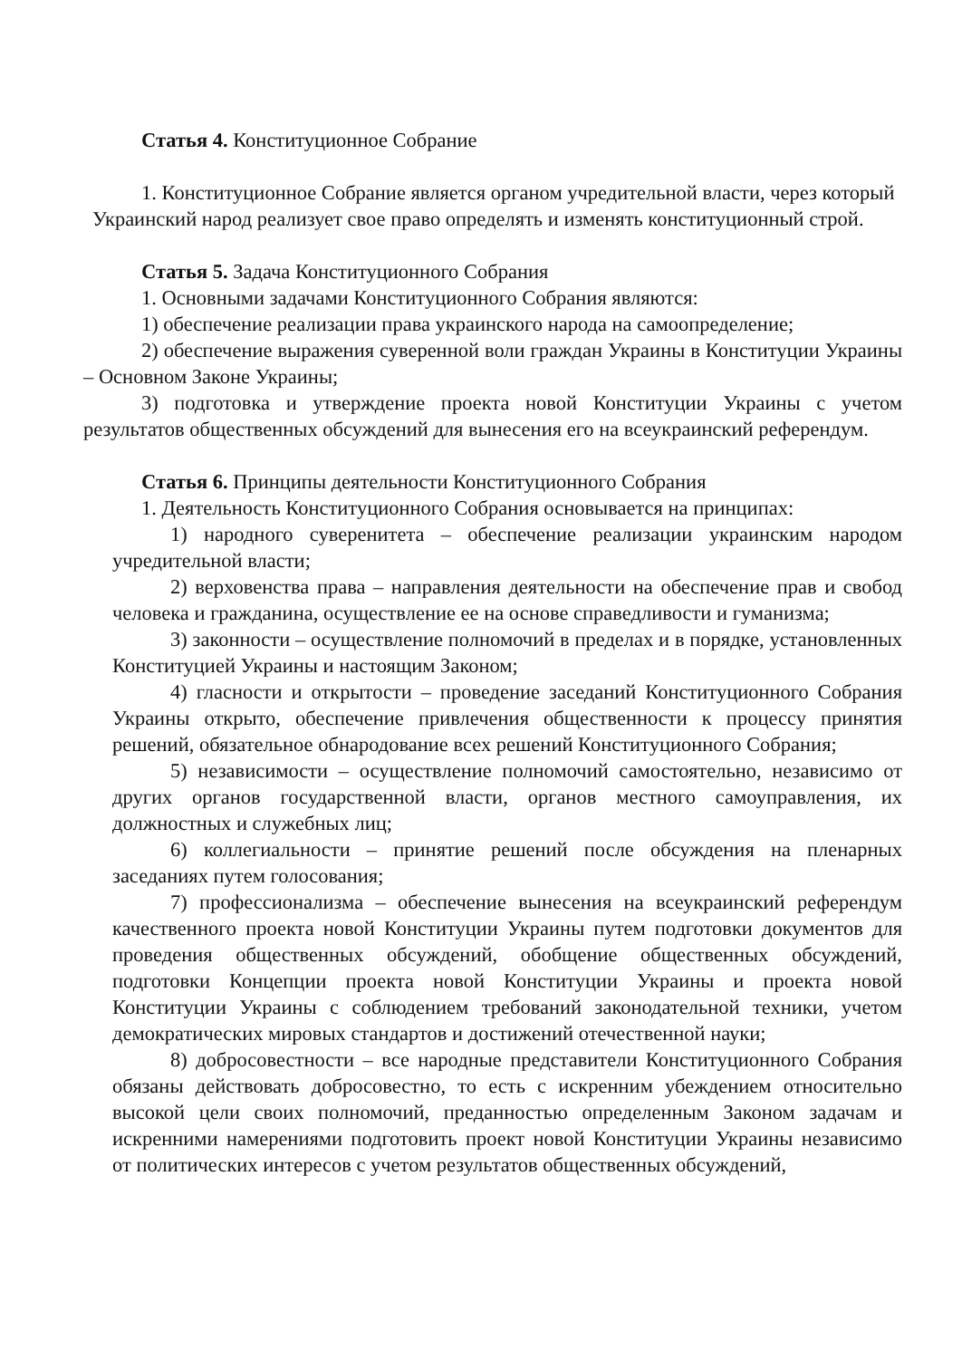Статья 4. Конституционное Собрание
1. Конституционное Собрание является органом учредительной власти, через который Украинский народ реализует свое право определять и изменять конституционный строй.
Статья 5. Задача Конституционного Собрания
1. Основными задачами Конституционного Собрания являются:
1) обеспечение реализации права украинского народа на самоопределение;
2) обеспечение выражения суверенной воли граждан Украины в Конституции Украины – Основном Законе Украины;
3) подготовка и утверждение проекта новой Конституции Украины с учетом результатов общественных обсуждений для вынесения его на всеукраинский референдум.
Статья 6. Принципы деятельности Конституционного Собрания
1. Деятельность Конституционного Собрания основывается на принципах:
1) народного суверенитета – обеспечение реализации украинским народом учредительной власти;
2) верховенства права – направления деятельности на обеспечение прав и свобод человека и гражданина, осуществление ее на основе справедливости и гуманизма;
3) законности – осуществление полномочий в пределах и в порядке, установленных Конституцией Украины и настоящим Законом;
4) гласности и открытости – проведение заседаний Конституционного Собрания Украины открыто, обеспечение привлечения общественности к процессу принятия решений, обязательное обнародование всех решений Конституционного Собрания;
5) независимости – осуществление полномочий самостоятельно, независимо от других органов государственной власти, органов местного самоуправления, их должностных и служебных лиц;
6) коллегиальности – принятие решений после обсуждения на пленарных заседаниях путем голосования;
7) профессионализма – обеспечение вынесения на всеукраинский референдум качественного проекта новой Конституции Украины путем подготовки документов для проведения общественных обсуждений, обобщение общественных обсуждений, подготовки Концепции проекта новой Конституции Украины и проекта новой Конституции Украины с соблюдением требований законодательной техники, учетом демократических мировых стандартов и достижений отечественной науки;
8) добросовестности – все народные представители Конституционного Собрания обязаны действовать добросовестно, то есть с искренним убеждением относительно высокой цели своих полномочий, преданностью определенным Законом задачам и искренними намерениями подготовить проект новой Конституции Украины независимо от политических интересов с учетом результатов общественных обсуждений,